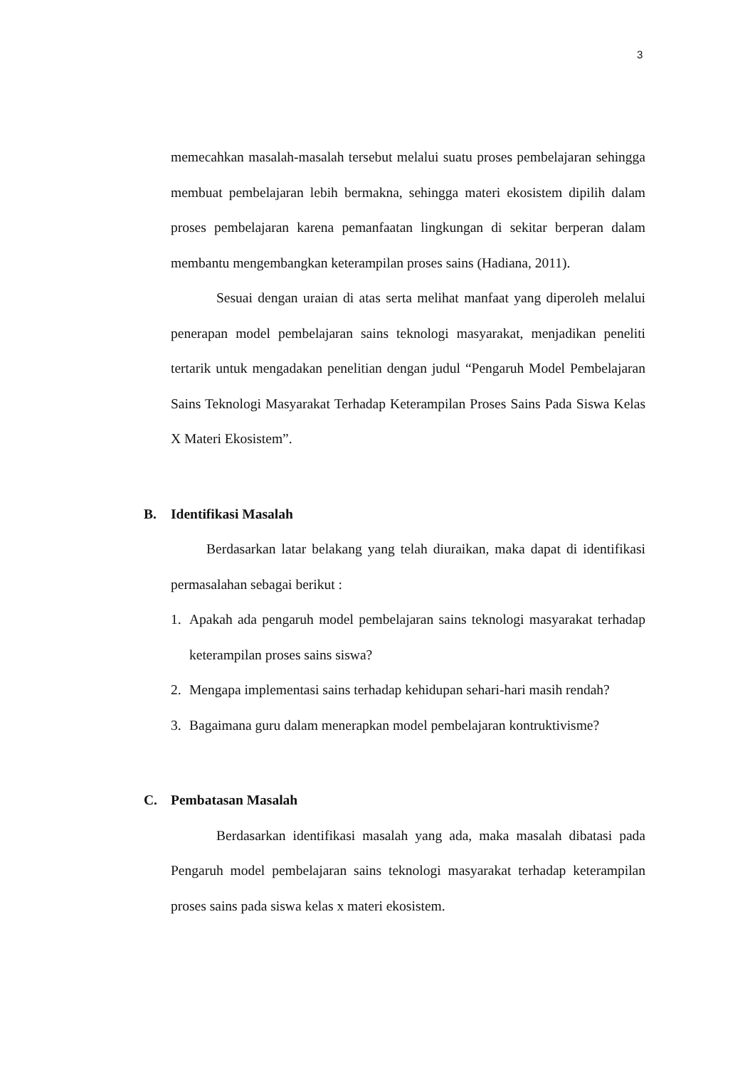3
memecahkan masalah-masalah tersebut melalui suatu proses pembelajaran sehingga membuat pembelajaran lebih bermakna, sehingga materi ekosistem dipilih dalam proses pembelajaran karena pemanfaatan lingkungan di sekitar berperan dalam membantu mengembangkan keterampilan proses sains (Hadiana, 2011).
Sesuai dengan uraian di atas serta melihat manfaat yang diperoleh melalui penerapan model pembelajaran sains teknologi masyarakat, menjadikan peneliti tertarik untuk mengadakan penelitian dengan judul “Pengaruh Model Pembelajaran Sains Teknologi Masyarakat Terhadap Keterampilan Proses Sains Pada Siswa Kelas X Materi Ekosistem”.
B. Identifikasi Masalah
Berdasarkan latar belakang yang telah diuraikan, maka dapat di identifikasi permasalahan sebagai berikut :
1. Apakah ada pengaruh model pembelajaran sains teknologi masyarakat terhadap keterampilan proses sains siswa?
2. Mengapa implementasi sains terhadap kehidupan sehari-hari masih rendah?
3. Bagaimana guru dalam menerapkan model pembelajaran kontruktivisme?
C. Pembatasan Masalah
Berdasarkan identifikasi masalah yang ada, maka masalah dibatasi pada Pengaruh model pembelajaran sains teknologi masyarakat terhadap keterampilan proses sains pada siswa kelas x materi ekosistem.